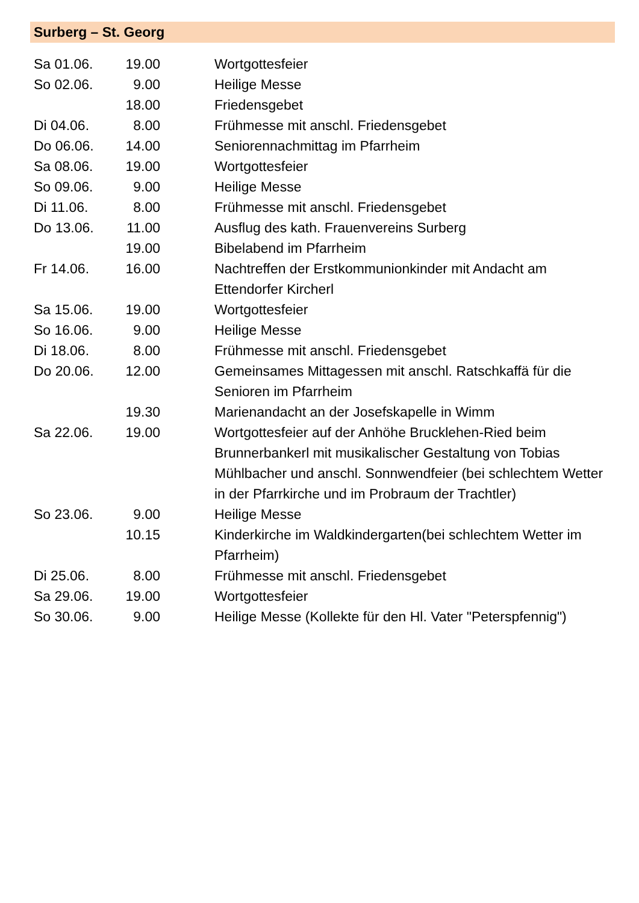Surberg – St. Georg
| Sa 01.06. | 19.00 | Wortgottesfeier |
| So 02.06. | 9.00 | Heilige Messe |
| | 18.00 | Friedensgebet |
| Di 04.06. | 8.00 | Frühmesse mit anschl. Friedensgebet |
| Do 06.06. | 14.00 | Seniorennachmittag im Pfarrheim |
| Sa 08.06. | 19.00 | Wortgottesfeier |
| So 09.06. | 9.00 | Heilige Messe |
| Di 11.06. | 8.00 | Frühmesse mit anschl. Friedensgebet |
| Do 13.06. | 11.00 | Ausflug des kath. Frauenvereins Surberg |
| | 19.00 | Bibelabend im Pfarrheim |
| Fr 14.06. | 16.00 | Nachtreffen der Erstkommunionkinder mit Andacht am Ettendorfer Kircherl |
| Sa 15.06. | 19.00 | Wortgottesfeier |
| So 16.06. | 9.00 | Heilige Messe |
| Di 18.06. | 8.00 | Frühmesse mit anschl. Friedensgebet |
| Do 20.06. | 12.00 | Gemeinsames Mittagessen mit anschl. Ratschkaffä für die Senioren im Pfarrheim |
| | 19.30 | Marienandacht an der Josefskapelle in Wimm |
| Sa 22.06. | 19.00 | Wortgottesfeier auf der Anhöhe Brucklehen-Ried beim Brunnerbankerl mit musikalischer Gestaltung von Tobias Mühlbacher und anschl. Sonnwendfeier (bei schlechtem Wetter in der Pfarrkirche und im Probraum der Trachtler) |
| So 23.06. | 9.00 | Heilige Messe |
| | 10.15 | Kinderkirche im Waldkindergarten(bei schlechtem Wetter im Pfarrheim) |
| Di 25.06. | 8.00 | Frühmesse mit anschl. Friedensgebet |
| Sa 29.06. | 19.00 | Wortgottesfeier |
| So 30.06. | 9.00 | Heilige Messe (Kollekte für den Hl. Vater "Peterspfennig") |